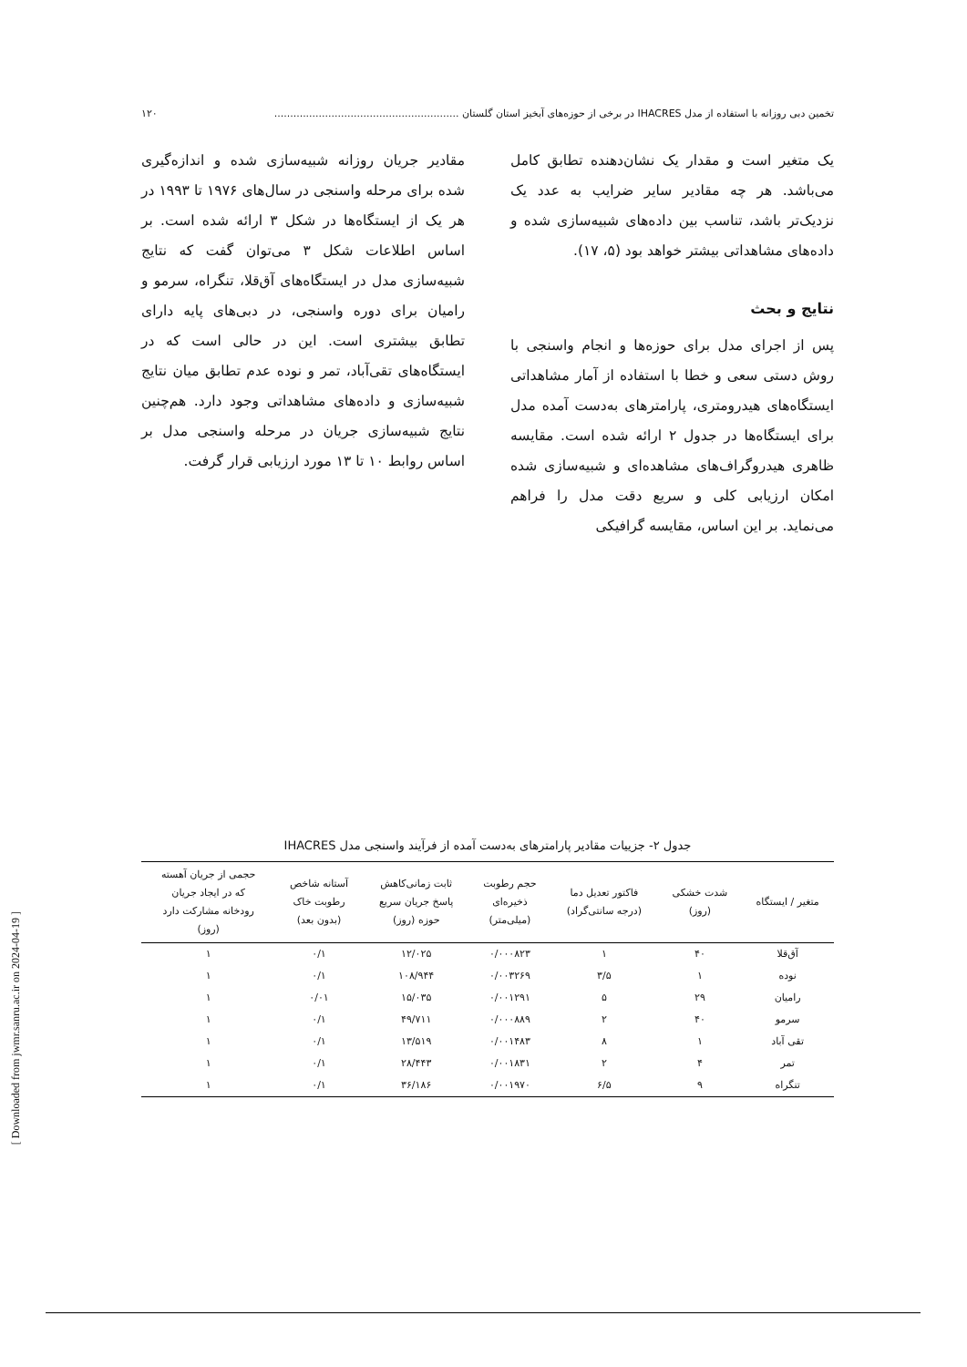تخمین دبی روزانه با استفاده از مدل IHACRES در برخی از حوزه‌های آبخیز استان گلستان .......................................................... ۱۲۰
یک متغیر است و مقدار یک نشان‌دهنده تطابق کامل می‌باشد. هر چه مقادیر سایر ضرایب به عدد یک نزدیک‌تر باشد، تناسب بین داده‌های شبیه‌سازی شده و داده‌های مشاهداتی بیشتر خواهد بود (۵، ۱۷).
نتایج و بحث
پس از اجرای مدل برای حوزه‌ها و انجام واسنجی با روش دستی سعی و خطا با استفاده از آمار مشاهداتی ایستگاه‌های هیدرومتری، پارامترهای به‌دست آمده مدل برای ایستگاه‌ها در جدول ۲ ارائه شده است. مقایسه ظاهری هیدروگراف‌های مشاهده‌ای و شبیه‌سازی شده امکان ارزیابی کلی و سریع دقت مدل را فراهم می‌نماید. بر این اساس، مقایسه گرافیکی
مقادیر جریان روزانه شبیه‌سازی شده و اندازه‌گیری شده برای مرحله واسنجی در سال‌های ۱۹۷۶ تا ۱۹۹۳ در هر یک از ایستگاه‌ها در شکل ۳ ارائه شده است. بر اساس اطلاعات شکل ۳ می‌توان گفت که نتایج شبیه‌سازی مدل در ایستگاه‌های آق‌قلا، تنگراه، سرمو و رامیان برای دوره واسنجی، در دبی‌های پایه دارای تطابق بیشتری است. این در حالی است که در ایستگاه‌های تقی‌آباد، تمر و نوده عدم تطابق میان نتایج شبیه‌سازی و داده‌های مشاهداتی وجود دارد. هم‌چنین نتایج شبیه‌سازی جریان در مرحله واسنجی مدل بر اساس روابط ۱۰ تا ۱۳ مورد ارزیابی قرار گرفت.
جدول ۲- جزییات مقادیر پارامترهای به‌دست آمده از فرآیند واسنجی مدل IHACRES
| متغیر / ایستگاه | شدت خشکی (روز) | فاکتور تعدیل دما (درجه سانتی‌گراد) | حجم رطوبت ذخیره‌ای (میلی‌متر) | ثابت زمانی‌کاهش پاسخ جریان سریع حوزه (روز) | آستانه شاخص رطوبت خاک (بدون بعد) | حجمی از جریان آهسته که در ایجاد جریان رودخانه مشارکت دارد (روز) |
| --- | --- | --- | --- | --- | --- | --- |
| آق‌قلا | ۴۰ | ۱ | ۰/۰۰۰۸۲۳ | ۱۲/۰۲۵ | ۰/۱ | ۱ |
| نوده | ۱ | ۳/۵ | ۰/۰۰۳۲۶۹ | ۱۰۸/۹۴۴ | ۰/۱ | ۱ |
| رامیان | ۲۹ | ۵ | ۰/۰۰۱۲۹۱ | ۱۵/۰۳۵ | ۰/۰۱ | ۱ |
| سرمو | ۴۰ | ۲ | ۰/۰۰۰۸۸۹ | ۴۹/۷۱۱ | ۰/۱ | ۱ |
| تقی آباد | ۱ | ۸ | ۰/۰۰۱۴۸۳ | ۱۳/۵۱۹ | ۰/۱ | ۱ |
| تمر | ۴ | ۲ | ۰/۰۰۱۸۳۱ | ۲۸/۴۴۳ | ۰/۱ | ۱ |
| تنگراه | ۹ | ۶/۵ | ۰/۰۰۱۹۷۰ | ۳۶/۱۸۶ | ۰/۱ | ۱ |
[ Downloaded from jwmr.sanru.ac.ir on 2024-04-19 ]